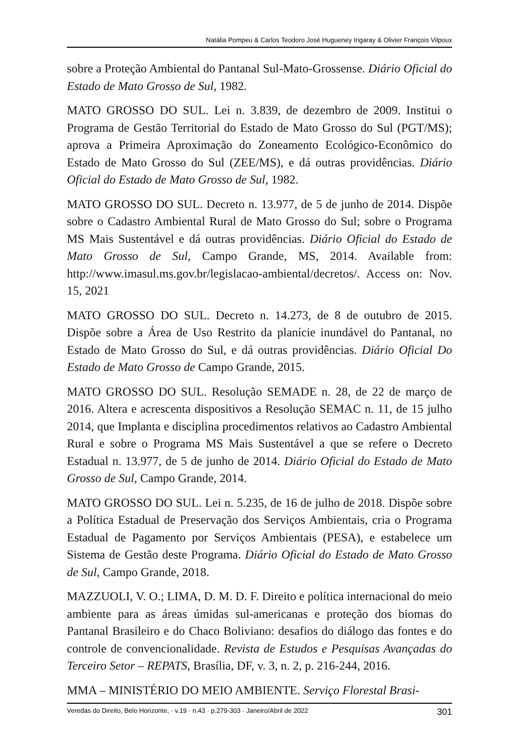Natália Pompeu & Carlos Teodoro José Hugueney Irigaray & Olivier François Vilpoux
sobre a Proteção Ambiental do Pantanal Sul-Mato-Grossense. Diário Oficial do Estado de Mato Grosso de Sul, 1982.
MATO GROSSO DO SUL. Lei n. 3.839, de dezembro de 2009. Institui o Programa de Gestão Territorial do Estado de Mato Grosso do Sul (PGT/MS); aprova a Primeira Aproximação do Zoneamento Ecológico-Econômico do Estado de Mato Grosso do Sul (ZEE/MS), e dá outras providências. Diário Oficial do Estado de Mato Grosso de Sul, 1982.
MATO GROSSO DO SUL. Decreto n. 13.977, de 5 de junho de 2014. Dispõe sobre o Cadastro Ambiental Rural de Mato Grosso do Sul; sobre o Programa MS Mais Sustentável e dá outras providências. Diário Oficial do Estado de Mato Grosso de Sul, Campo Grande, MS, 2014. Available from: http://www.imasul.ms.gov.br/legislacao-ambiental/decretos/. Access on: Nov. 15, 2021
MATO GROSSO DO SUL. Decreto n. 14.273, de 8 de outubro de 2015. Dispõe sobre a Área de Uso Restrito da planície inundável do Pantanal, no Estado de Mato Grosso do Sul, e dá outras providências. Diário Oficial Do Estado de Mato Grosso de Campo Grande, 2015.
MATO GROSSO DO SUL. Resolução SEMADE n. 28, de 22 de março de 2016. Altera e acrescenta dispositivos a Resolução SEMAC n. 11, de 15 julho 2014, que Implanta e disciplina procedimentos relativos ao Cadastro Ambiental Rural e sobre o Programa MS Mais Sustentável a que se refere o Decreto Estadual n. 13.977, de 5 de junho de 2014. Diário Oficial do Estado de Mato Grosso de Sul, Campo Grande, 2014.
MATO GROSSO DO SUL. Lei n. 5.235, de 16 de julho de 2018. Dispõe sobre a Política Estadual de Preservação dos Serviços Ambientais, cria o Programa Estadual de Pagamento por Serviços Ambientais (PESA), e estabelece um Sistema de Gestão deste Programa. Diário Oficial do Estado de Mato Grosso de Sul, Campo Grande, 2018.
MAZZUOLI, V. O.; LIMA, D. M. D. F. Direito e política internacional do meio ambiente para as áreas úmidas sul-americanas e proteção dos biomas do Pantanal Brasileiro e do Chaco Boliviano: desafios do diálogo das fontes e do controle de convencionalidade. Revista de Estudos e Pesquisas Avançadas do Terceiro Setor – REPATS, Brasília, DF, v. 3, n. 2, p. 216-244, 2016.
MMA – MINISTÉRIO DO MEIO AMBIENTE. Serviço Florestal Brasi-
Veredas do Direito, Belo Horizonte, · v.19 · n.43 · p.279-303 · Janeiro/Abril de 2022 301